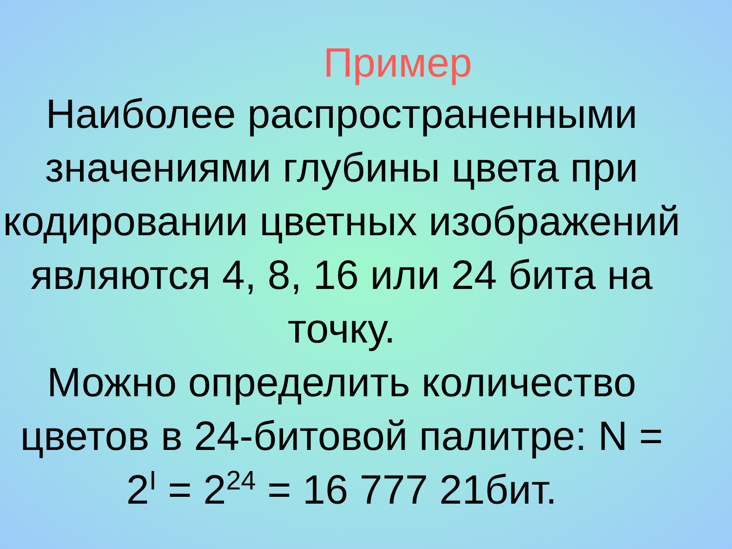Пример
Наиболее распространенными значениями глубины цвета при кодировании цветных изображений являются 4, 8, 16 или 24 бита на точку.
Можно определить количество цветов в 24-битовой палитре: N = 2<sup>I</sup> = 2<sup>24</sup> = 16 777 21бит.